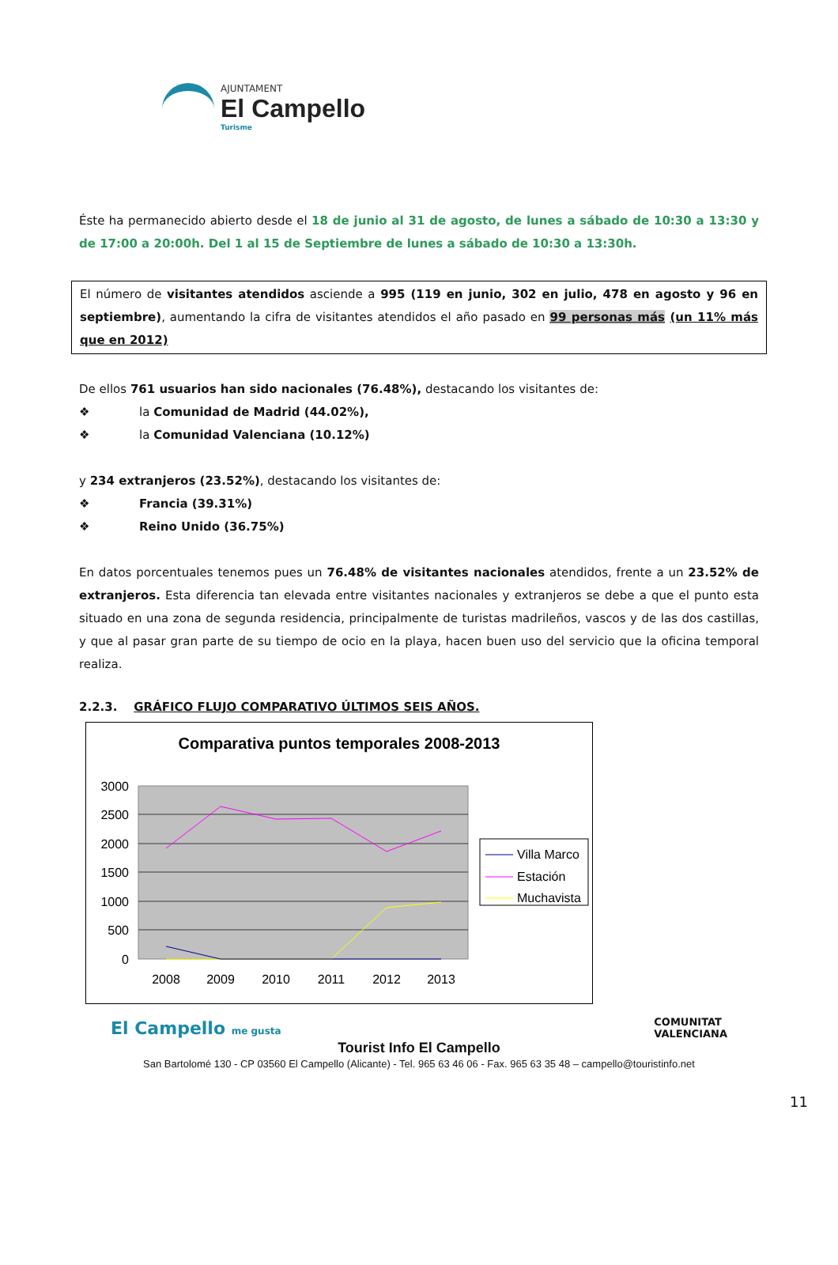AJUNTAMENT
El Campello
Turisme
Éste ha permanecido abierto desde el 18 de junio al 31 de agosto, de lunes a sábado de 10:30 a 13:30 y de 17:00 a 20:00h. Del 1 al 15 de Septiembre de lunes a sábado de 10:30 a 13:30h.
El número de visitantes atendidos asciende a 995 (119 en junio, 302 en julio, 478 en agosto y 96 en septiembre), aumentando la cifra de visitantes atendidos el año pasado en 99 personas más (un 11% más que en 2012)
De ellos 761 usuarios han sido nacionales (76.48%), destacando los visitantes de:
❖ la Comunidad de Madrid (44.02%),
❖ la Comunidad Valenciana (10.12%)
y 234 extranjeros (23.52%), destacando los visitantes de:
❖ Francia (39.31%)
❖ Reino Unido (36.75%)
En datos porcentuales tenemos pues un 76.48% de visitantes nacionales atendidos, frente a un 23.52% de extranjeros. Esta diferencia tan elevada entre visitantes nacionales y extranjeros se debe a que el punto esta situado en una zona de segunda residencia, principalmente de turistas madrileños, vascos y de las dos castillas, y que al pasar gran parte de su tiempo de ocio en la playa, hacen buen uso del servicio que la oficina temporal realiza.
2.2.3. GRÁFICO FLUJO COMPARATIVO ÚLTIMOS SEIS AÑOS.
Comparativa puntos temporales 2008-2013
3000
2500
2000
1500
1000
500
0
2008
2009
2010
2011
2012
2013
Villa Marco
Estación
Muchavista
El Campello me gusta
COMUNITAT
VALENCIANA
11
Tourist Info El Campello
San Bartolomé 130 - CP 03560 El Campello (Alicante) - Tel. 965 63 46 06 - Fax. 965 63 35 48 – campello@touristinfo.net